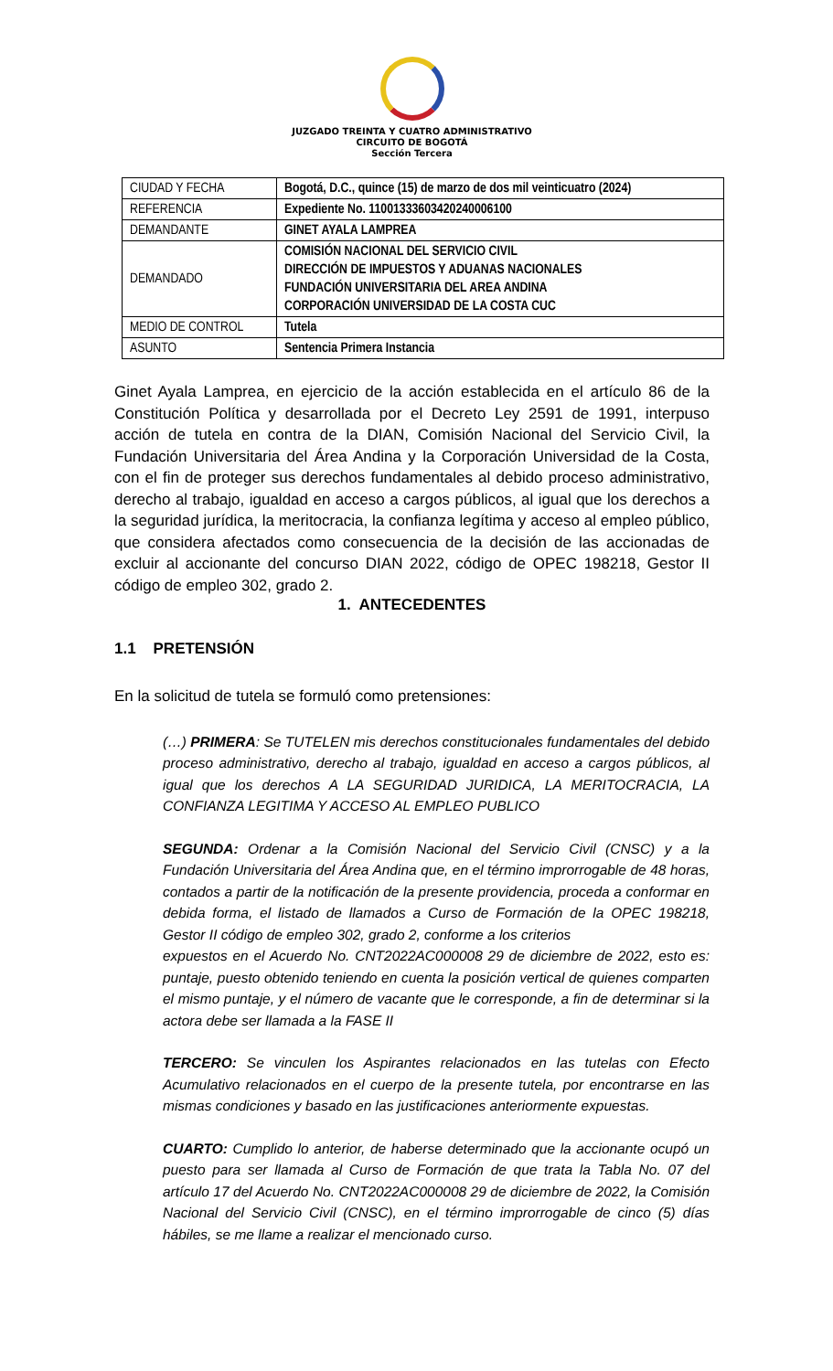JUZGADO TREINTA Y CUATRO ADMINISTRATIVO
CIRCUITO DE BOGOTÁ
Sección Tercera
| CIUDAD Y FECHA | Bogotá, D.C., quince (15) de marzo de dos mil veinticuatro (2024) |
| REFERENCIA | Expediente No. 11001333603420240006100 |
| DEMANDANTE | GINET AYALA LAMPREA |
| DEMANDADO | COMISIÓN NACIONAL DEL SERVICIO CIVIL DIRECCIÓN DE IMPUESTOS Y ADUANAS NACIONALES FUNDACIÓN UNIVERSITARIA DEL AREA ANDINA CORPORACIÓN UNIVERSIDAD DE LA COSTA CUC |
| MEDIO DE CONTROL | Tutela |
| ASUNTO | Sentencia Primera Instancia |
Ginet Ayala Lamprea, en ejercicio de la acción establecida en el artículo 86 de la Constitución Política y desarrollada por el Decreto Ley 2591 de 1991, interpuso acción de tutela en contra de la DIAN, Comisión Nacional del Servicio Civil, la Fundación Universitaria del Área Andina y la Corporación Universidad de la Costa, con el fin de proteger sus derechos fundamentales al debido proceso administrativo, derecho al trabajo, igualdad en acceso a cargos públicos, al igual que los derechos a la seguridad jurídica, la meritocracia, la confianza legítima y acceso al empleo público, que considera afectados como consecuencia de la decisión de las accionadas de excluir al accionante del concurso DIAN 2022, código de OPEC 198218, Gestor II código de empleo 302, grado 2.
1. ANTECEDENTES
1.1 PRETENSIÓN
En la solicitud de tutela se formuló como pretensiones:
(…) PRIMERA: Se TUTELEN mis derechos constitucionales fundamentales del debido proceso administrativo, derecho al trabajo, igualdad en acceso a cargos públicos, al igual que los derechos A LA SEGURIDAD JURIDICA, LA MERITOCRACIA, LA CONFIANZA LEGITIMA Y ACCESO AL EMPLEO PUBLICO
SEGUNDA: Ordenar a la Comisión Nacional del Servicio Civil (CNSC) y a la Fundación Universitaria del Área Andina que, en el término improrrogable de 48 horas, contados a partir de la notificación de la presente providencia, proceda a conformar en debida forma, el listado de llamados a Curso de Formación de la OPEC 198218, Gestor II código de empleo 302, grado 2, conforme a los criterios
expuestos en el Acuerdo No. CNT2022AC000008 29 de diciembre de 2022, esto es: puntaje, puesto obtenido teniendo en cuenta la posición vertical de quienes comparten el mismo puntaje, y el número de vacante que le corresponde, a fin de determinar si la actora debe ser llamada a la FASE II
TERCERO: Se vinculen los Aspirantes relacionados en las tutelas con Efecto Acumulativo relacionados en el cuerpo de la presente tutela, por encontrarse en las mismas condiciones y basado en las justificaciones anteriormente expuestas.
CUARTO: Cumplido lo anterior, de haberse determinado que la accionante ocupó un puesto para ser llamada al Curso de Formación de que trata la Tabla No. 07 del artículo 17 del Acuerdo No. CNT2022AC000008 29 de diciembre de 2022, la Comisión Nacional del Servicio Civil (CNSC), en el término improrrogable de cinco (5) días hábiles, se me llame a realizar el mencionado curso.